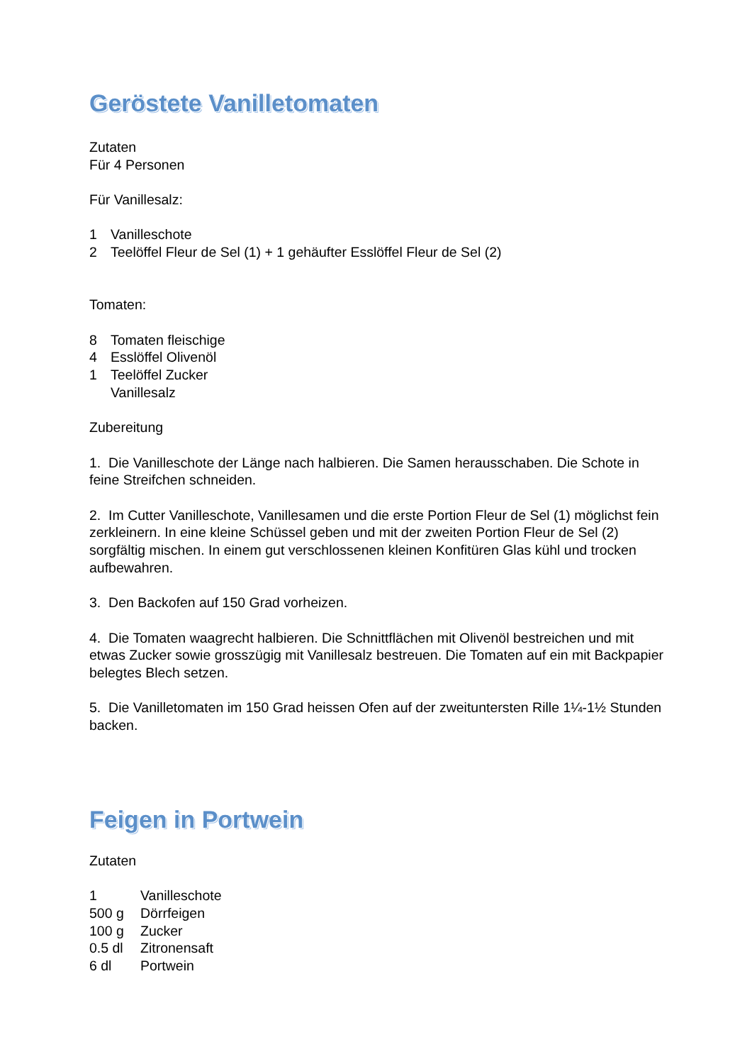Geröstete Vanilletomaten
Zutaten
Für 4 Personen
Für Vanillesalz:
1 Vanilleschote
2 Teelöffel Fleur de Sel (1) + 1 gehäufter Esslöffel Fleur de Sel (2)
Tomaten:
8 Tomaten fleischige
4 Esslöffel Olivenöl
1 Teelöffel Zucker
Vanillesalz
Zubereitung
1. Die Vanilleschote der Länge nach halbieren. Die Samen herausschaben. Die Schote in feine Streifchen schneiden.
2. Im Cutter Vanilleschote, Vanillesamen und die erste Portion Fleur de Sel (1) möglichst fein zerkleinern. In eine kleine Schüssel geben und mit der zweiten Portion Fleur de Sel (2) sorgfältig mischen. In einem gut verschlossenen kleinen Konfitüren Glas kühl und trocken aufbewahren.
3. Den Backofen auf 150 Grad vorheizen.
4. Die Tomaten waagrecht halbieren. Die Schnittflächen mit Olivenöl bestreichen und mit etwas Zucker sowie grosszügig mit Vanillesalz bestreuen. Die Tomaten auf ein mit Backpapier belegtes Blech setzen.
5. Die Vanilletomaten im 150 Grad heissen Ofen auf der zweituntersten Rille 1¼-1½ Stunden backen.
Feigen in Portwein
Zutaten
1 Vanilleschote
500 g Dörrfeigen
100 g Zucker
0.5 dl Zitronensaft
6 dl Portwein